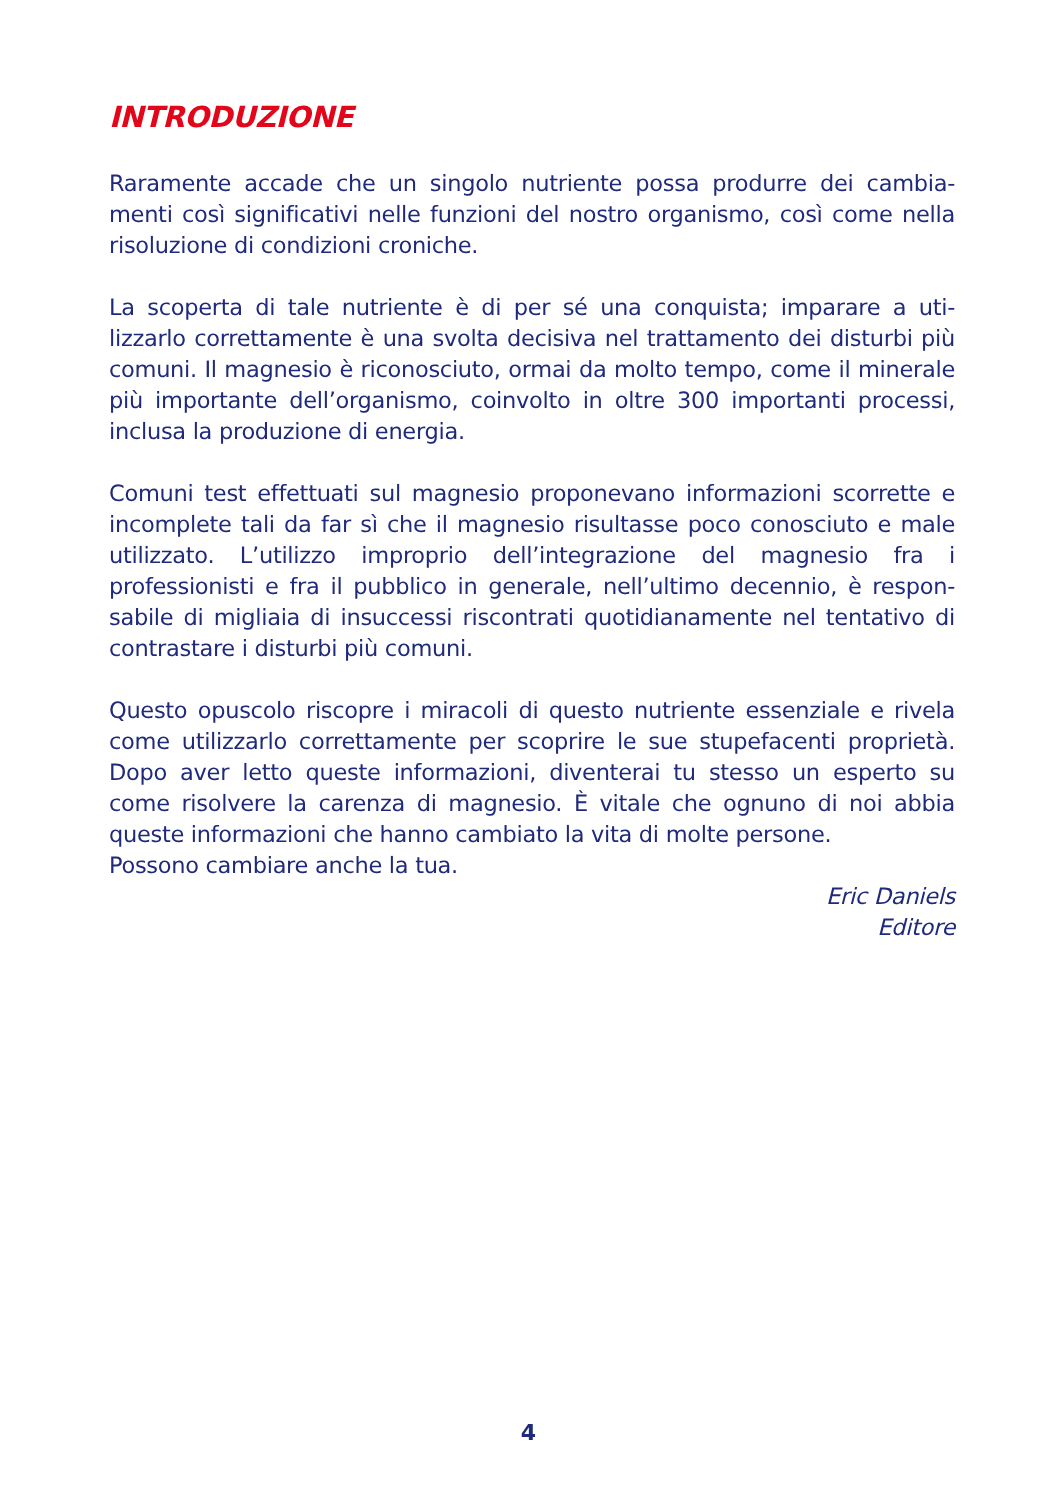INTRODUZIONE
Raramente accade che un singolo nutriente possa produrre dei cambia-menti così significativi nelle funzioni del nostro organismo, così come nella risoluzione di condizioni croniche.
La scoperta di tale nutriente è di per sé una conquista; imparare a uti-lizzarlo correttamente è una svolta decisiva nel trattamento dei disturbi più comuni. Il magnesio è riconosciuto, ormai da molto tempo, come il minerale più importante dell’organismo, coinvolto in oltre 300 importanti processi, inclusa la produzione di energia.
Comuni test effettuati sul magnesio proponevano informazioni scorrette e incomplete tali da far sì che il magnesio risultasse poco conosciuto e male utilizzato. L’utilizzo improprio dell’integrazione del magnesio fra i professionisti e fra il pubblico in generale, nell’ultimo decennio, è respon-sabile di migliaia di insuccessi riscontrati quotidianamente nel tentativo di contrastare i disturbi più comuni.
Questo opuscolo riscopre i miracoli di questo nutriente essenziale e rivela come utilizzarlo correttamente per scoprire le sue stupefacenti proprietà. Dopo aver letto queste informazioni, diventerai tu stesso un esperto su come risolvere la carenza di magnesio. È vitale che ognuno di noi abbia queste informazioni che hanno cambiato la vita di molte persone.
Possono cambiare anche la tua.
Eric Daniels
Editore
4